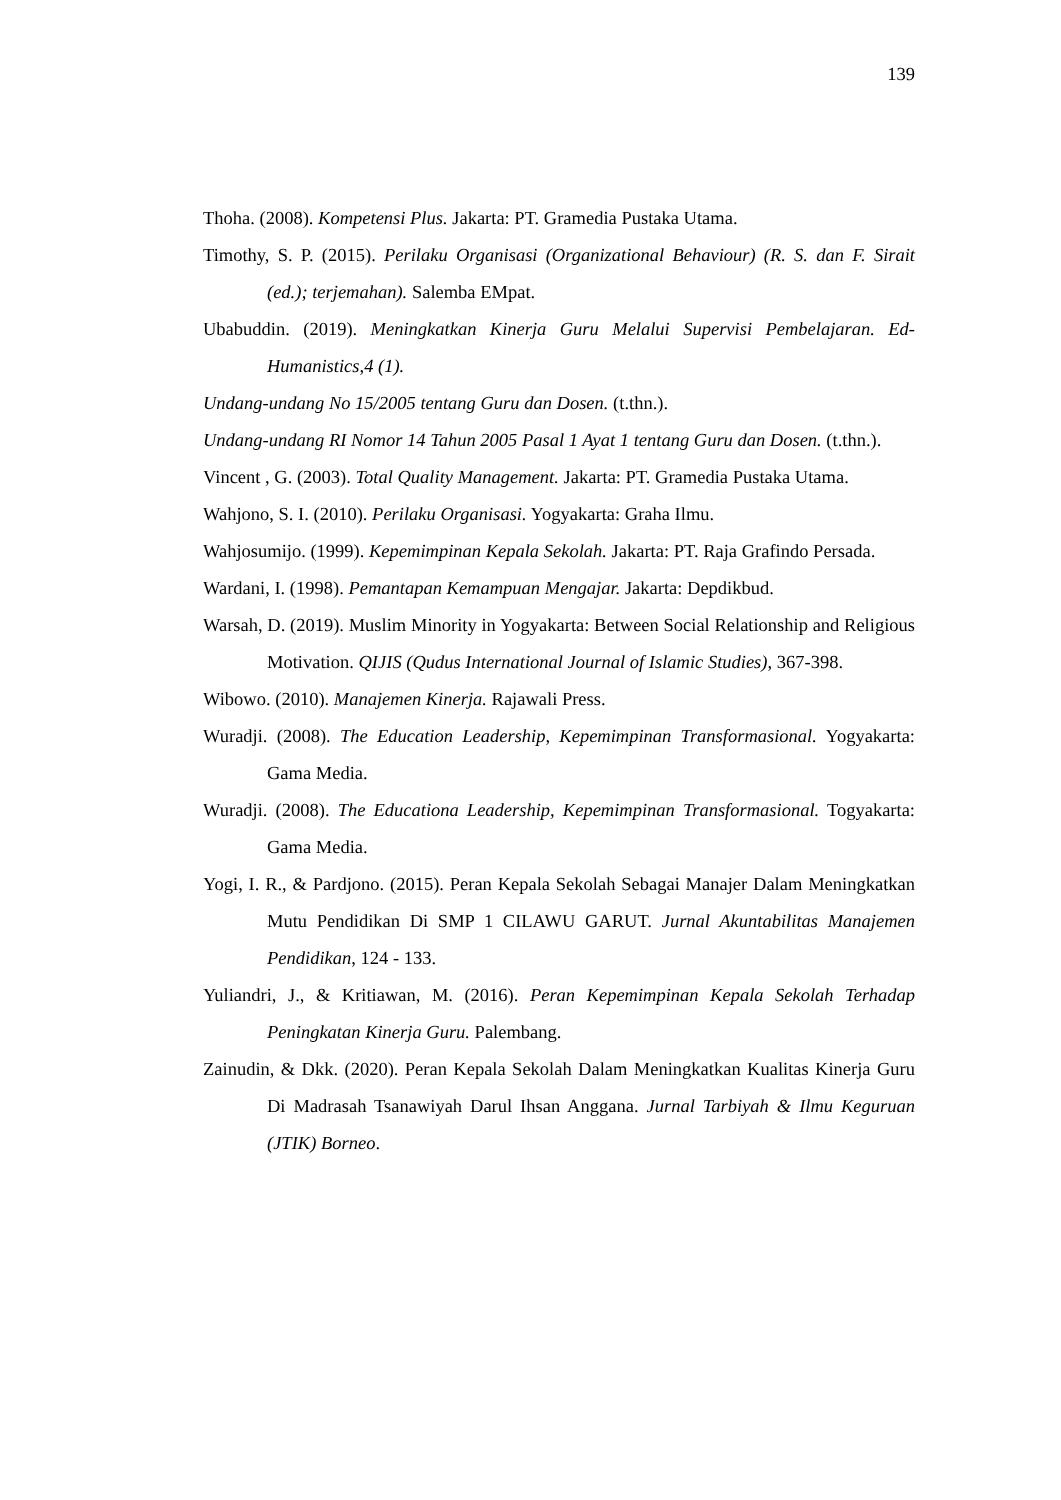139
Thoha. (2008). Kompetensi Plus. Jakarta: PT. Gramedia Pustaka Utama.
Timothy, S. P. (2015). Perilaku Organisasi (Organizational Behaviour) (R. S. dan F. Sirait (ed.); terjemahan). Salemba EMpat.
Ubabuddin. (2019). Meningkatkan Kinerja Guru Melalui Supervisi Pembelajaran. Ed-Humanistics,4 (1).
Undang-undang No 15/2005 tentang Guru dan Dosen. (t.thn.).
Undang-undang RI Nomor 14 Tahun 2005 Pasal 1 Ayat 1 tentang Guru dan Dosen. (t.thn.).
Vincent , G. (2003). Total Quality Management. Jakarta: PT. Gramedia Pustaka Utama.
Wahjono, S. I. (2010). Perilaku Organisasi. Yogyakarta: Graha Ilmu.
Wahjosumijo. (1999). Kepemimpinan Kepala Sekolah. Jakarta: PT. Raja Grafindo Persada.
Wardani, I. (1998). Pemantapan Kemampuan Mengajar. Jakarta: Depdikbud.
Warsah, D. (2019). Muslim Minority in Yogyakarta: Between Social Relationship and Religious Motivation. QIJIS (Qudus International Journal of Islamic Studies), 367-398.
Wibowo. (2010). Manajemen Kinerja. Rajawali Press.
Wuradji. (2008). The Education Leadership, Kepemimpinan Transformasional. Yogyakarta: Gama Media.
Wuradji. (2008). The Educationa Leadership, Kepemimpinan Transformasional. Togyakarta: Gama Media.
Yogi, I. R., & Pardjono. (2015). Peran Kepala Sekolah Sebagai Manajer Dalam Meningkatkan Mutu Pendidikan Di SMP 1 CILAWU GARUT. Jurnal Akuntabilitas Manajemen Pendidikan, 124 - 133.
Yuliandri, J., & Kritiawan, M. (2016). Peran Kepemimpinan Kepala Sekolah Terhadap Peningkatan Kinerja Guru. Palembang.
Zainudin, & Dkk. (2020). Peran Kepala Sekolah Dalam Meningkatkan Kualitas Kinerja Guru Di Madrasah Tsanawiyah Darul Ihsan Anggana. Jurnal Tarbiyah & Ilmu Keguruan (JTIK) Borneo.